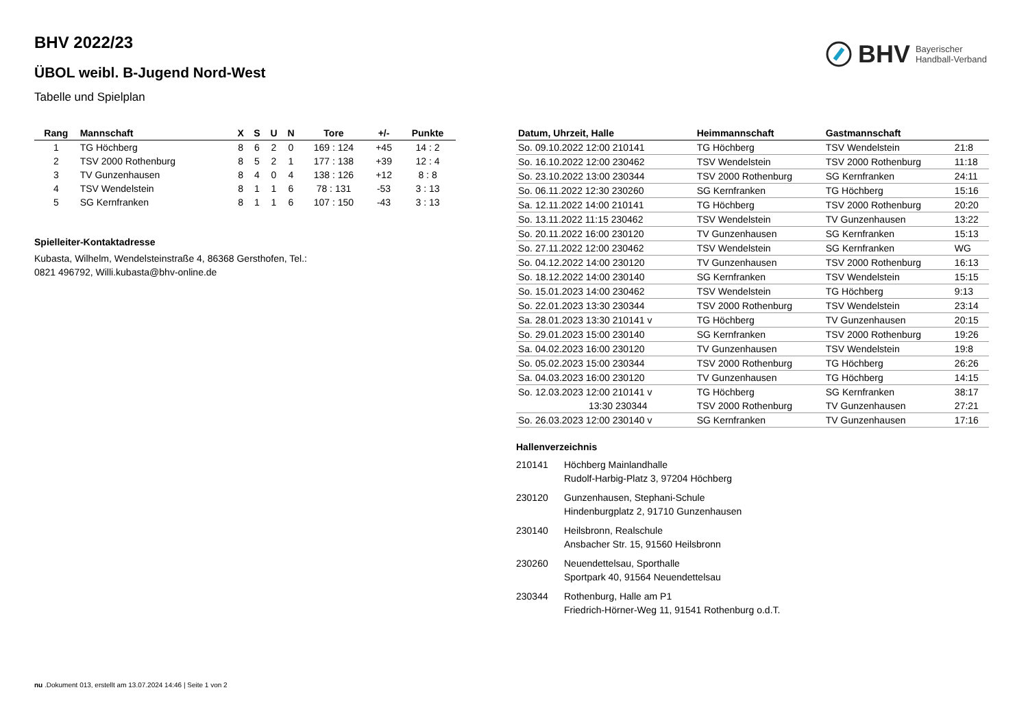BHV Bayerischer
Handball-Verband
BHV 2022/23
ÜBOL weibl. B-Jugend Nord-West
Tabelle und Spielplan
| Rang | Mannschaft | X | S | U | N | Tore | +/- | Punkte |
| --- | --- | --- | --- | --- | --- | --- | --- | --- |
| 1 | TG Höchberg | 8 | 6 | 2 | 0 | 169 : 124 | +45 | 14 : 2 |
| 2 | TSV 2000 Rothenburg | 8 | 5 | 2 | 1 | 177 : 138 | +39 | 12 : 4 |
| 3 | TV Gunzenhausen | 8 | 4 | 0 | 4 | 138 : 126 | +12 | 8 : 8 |
| 4 | TSV Wendelstein | 8 | 1 | 1 | 6 | 78 : 131 | -53 | 3 : 13 |
| 5 | SG Kernfranken | 8 | 1 | 1 | 6 | 107 : 150 | -43 | 3 : 13 |
Spielleiter-Kontaktadresse
Kubasta, Wilhelm, Wendelsteinstraße 4, 86368 Gersthofen, Tel.:
0821 496792, Willi.kubasta@bhv-online.de
| Datum, Uhrzeit, Halle | Heimmannschaft | Gastmannschaft | |
| --- | --- | --- | --- |
| So. 09.10.2022 12:00 210141 | TG Höchberg | TSV Wendelstein | 21:8 |
| So. 16.10.2022 12:00 230462 | TSV Wendelstein | TSV 2000 Rothenburg | 11:18 |
| So. 23.10.2022 13:00 230344 | TSV 2000 Rothenburg | SG Kernfranken | 24:11 |
| So. 06.11.2022 12:30 230260 | SG Kernfranken | TG Höchberg | 15:16 |
| Sa. 12.11.2022 14:00 210141 | TG Höchberg | TSV 2000 Rothenburg | 20:20 |
| So. 13.11.2022 11:15 230462 | TSV Wendelstein | TV Gunzenhausen | 13:22 |
| So. 20.11.2022 16:00 230120 | TV Gunzenhausen | SG Kernfranken | 15:13 |
| So. 27.11.2022 12:00 230462 | TSV Wendelstein | SG Kernfranken | WG |
| So. 04.12.2022 14:00 230120 | TV Gunzenhausen | TSV 2000 Rothenburg | 16:13 |
| So. 18.12.2022 14:00 230140 | SG Kernfranken | TSV Wendelstein | 15:15 |
| So. 15.01.2023 14:00 230462 | TSV Wendelstein | TG Höchberg | 9:13 |
| So. 22.01.2023 13:30 230344 | TSV 2000 Rothenburg | TSV Wendelstein | 23:14 |
| Sa. 28.01.2023 13:30 210141 v | TG Höchberg | TV Gunzenhausen | 20:15 |
| So. 29.01.2023 15:00 230140 | SG Kernfranken | TSV 2000 Rothenburg | 19:26 |
| Sa. 04.02.2023 16:00 230120 | TV Gunzenhausen | TSV Wendelstein | 19:8 |
| So. 05.02.2023 15:00 230344 | TSV 2000 Rothenburg | TG Höchberg | 26:26 |
| Sa. 04.03.2023 16:00 230120 | TV Gunzenhausen | TG Höchberg | 14:15 |
| So. 12.03.2023 12:00 210141 v | TG Höchberg | SG Kernfranken | 38:17 |
| 13:30 230344 | TSV 2000 Rothenburg | TV Gunzenhausen | 27:21 |
| So. 26.03.2023 12:00 230140 v | SG Kernfranken | TV Gunzenhausen | 17:16 |
Hallenverzeichnis
| 210141 | Höchberg Mainlandhalle Rudolf-Harbig-Platz 3, 97204 Höchberg |
| 230120 | Gunzenhausen, Stephani-Schule Hindenburgplatz 2, 91710 Gunzenhausen |
| 230140 | Heilsbronn, Realschule Ansbacher Str. 15, 91560 Heilsbronn |
| 230260 | Neuendettelsau, Sporthalle Sportpark 40, 91564 Neuendettelsau |
| 230344 | Rothenburg, Halle am P1 Friedrich-Hörner-Weg 11, 91541 Rothenburg o.d.T. |
nu .Dokument 013, erstellt am 13.07.2024 14:46 | Seite 1 von 2